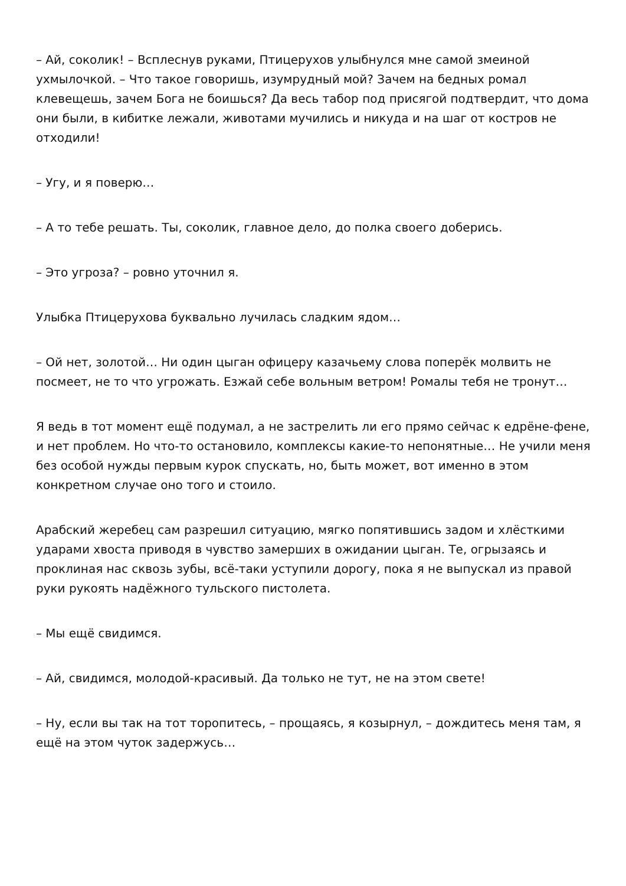– Ай, соколик! – Всплеснув руками, Птицерухов улыбнулся мне самой змеиной ухмылочкой. – Что такое говоришь, изумрудный мой? Зачем на бедных ромал клевещешь, зачем Бога не боишься? Да весь табор под присягой подтвердит, что дома они были, в кибитке лежали, животами мучились и никуда и на шаг от костров не отходили!
– Угу, и я поверю…
– А то тебе решать. Ты, соколик, главное дело, до полка своего доберись.
– Это угроза? – ровно уточнил я.
Улыбка Птицерухова буквально лучилась сладким ядом…
– Ой нет, золотой… Ни один цыган офицеру казачьему слова поперёк молвить не посмеет, не то что угрожать. Езжай себе вольным ветром! Ромалы тебя не тронут…
Я ведь в тот момент ещё подумал, а не застрелить ли его прямо сейчас к едрёне-фене, и нет проблем. Но что-то остановило, комплексы какие-то непонятные… Не учили меня без особой нужды первым курок спускать, но, быть может, вот именно в этом конкретном случае оно того и стоило.
Арабский жеребец сам разрешил ситуацию, мягко попятившись задом и хлёсткими ударами хвоста приводя в чувство замерших в ожидании цыган. Те, огрызаясь и проклиная нас сквозь зубы, всё-таки уступили дорогу, пока я не выпускал из правой руки рукоять надёжного тульского пистолета.
– Мы ещё свидимся.
– Ай, свидимся, молодой-красивый. Да только не тут, не на этом свете!
– Ну, если вы так на тот торопитесь, – прощаясь, я козырнул, – дождитесь меня там, я ещё на этом чуток задержусь…